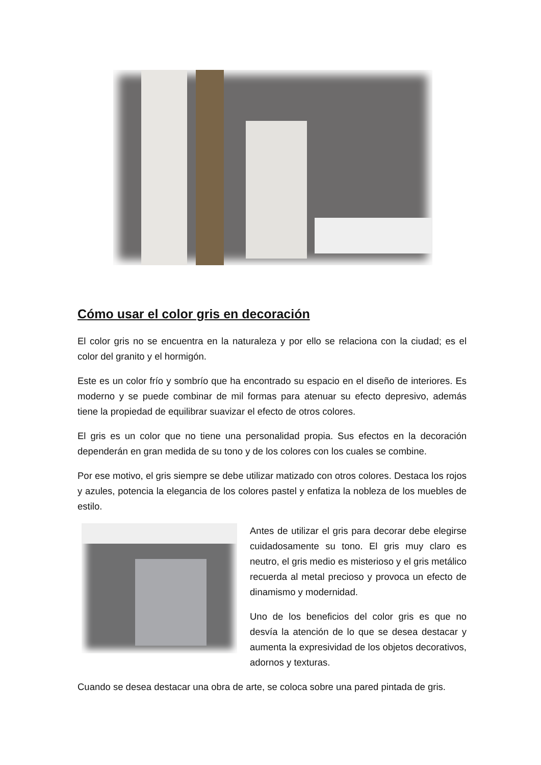Cómo usar el color gris en decoración
El color gris no se encuentra en la naturaleza y por ello se relaciona con la ciudad; es el color del granito y el hormigón.
Este es un color frío y sombrío que ha encontrado su espacio en el diseño de interiores. Es moderno y se puede combinar de mil formas para atenuar su efecto depresivo, además tiene la propiedad de equilibrar suavizar el efecto de otros colores.
El gris es un color que no tiene una personalidad propia. Sus efectos en la decoración dependerán en gran medida de su tono y de los colores con los cuales se combine.
Por ese motivo, el gris siempre se debe utilizar matizado con otros colores. Destaca los rojos y azules, potencia la elegancia de los colores pastel y enfatiza la nobleza de los muebles de estilo.
Antes de utilizar el gris para decorar debe elegirse cuidadosamente su tono. El gris muy claro es neutro, el gris medio es misterioso y el gris metálico recuerda al metal precioso y provoca un efecto de dinamismo y modernidad.
Uno de los beneficios del color gris es que no desvía la atención de lo que se desea destacar y aumenta la expresividad de los objetos decorativos, adornos y texturas.
Cuando se desea destacar una obra de arte, se coloca sobre una pared pintada de gris.